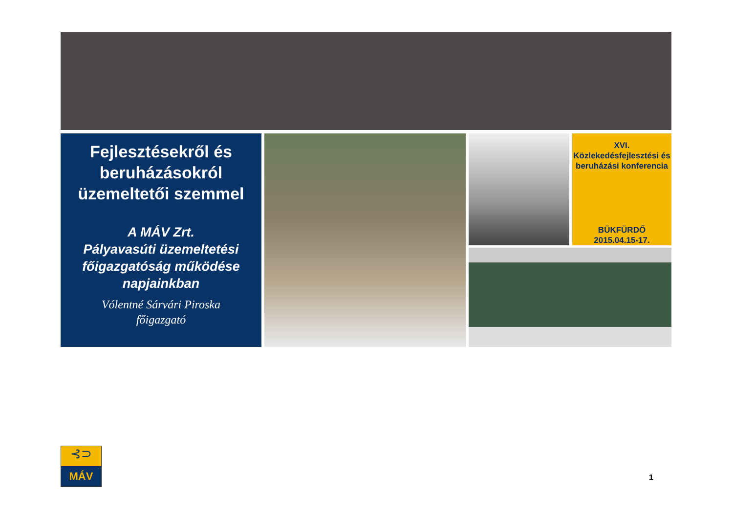Fejlesztésekről és beruházásokról üzemeltetői szemmel
A MÁV Zrt.
Pályavasúti üzemeltetési főigazgatóság működése napjainkban
Vólentné Sárvári Piroska
főigazgató
XVI.
Közlekedésfejlesztési és beruházási konferencia
BÜKFÜRDŐ
2015.04.15-17.
⊰⊃
MÁV
1